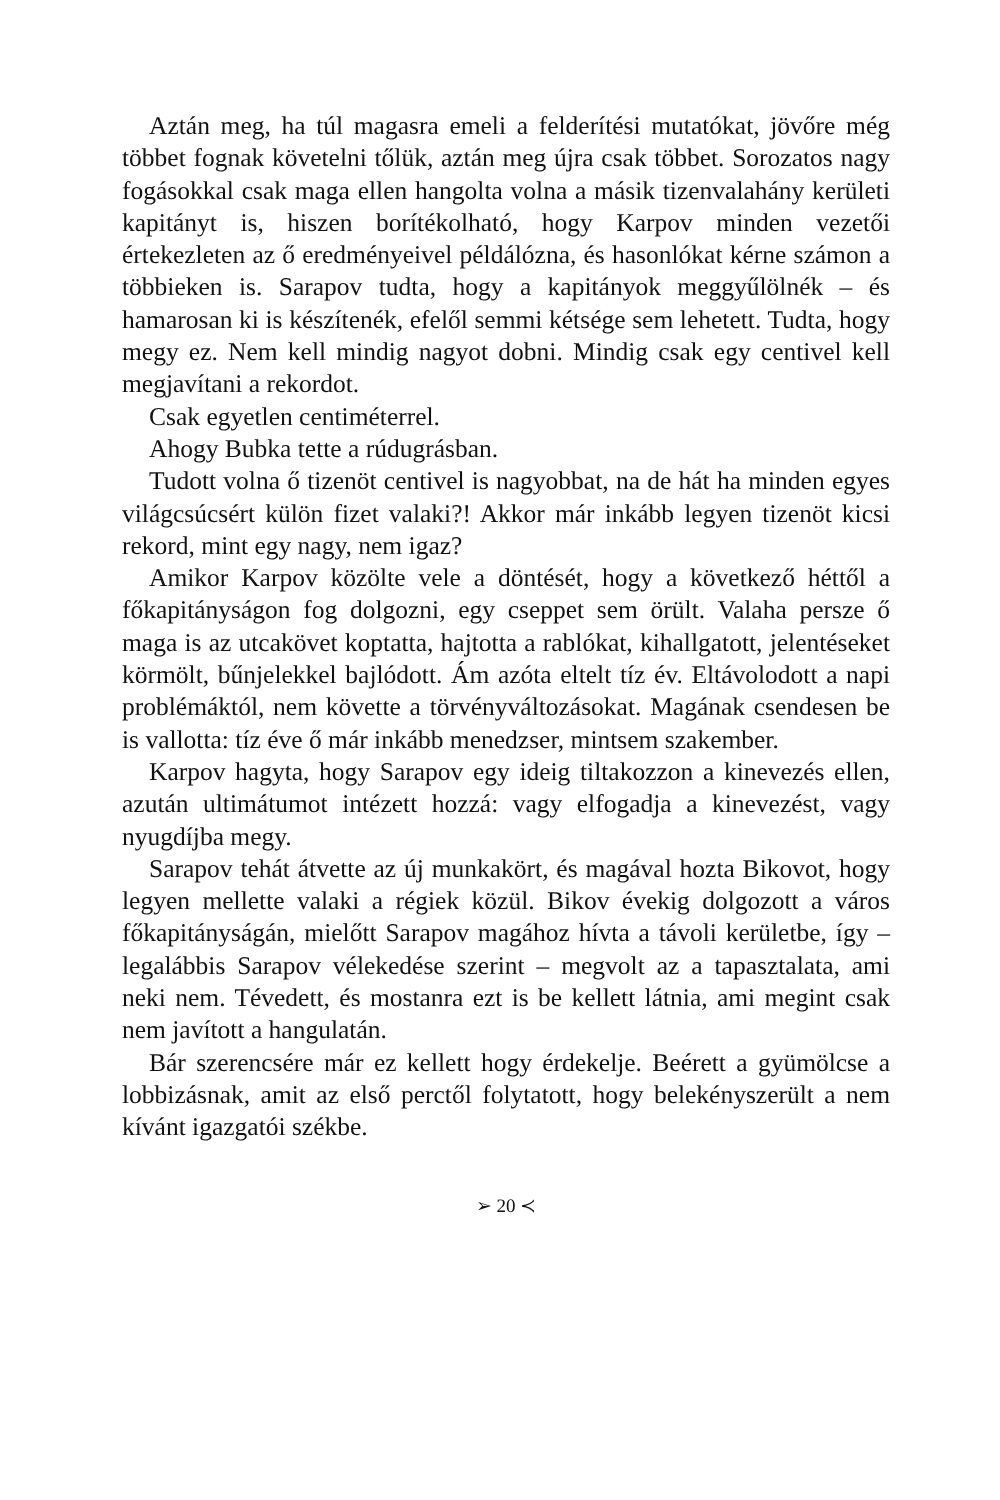Aztán meg, ha túl magasra emeli a felderítési mutatókat, jövőre még többet fognak követelni tőlük, aztán meg újra csak többet. Sorozatos nagy fogásokkal csak maga ellen hangolta volna a másik tizenvalahány kerületi kapitányt is, hiszen borítékolható, hogy Karpov minden vezetői értekezleten az ő eredményeivel példálózna, és hasonlókat kérne számon a többieken is. Sarapov tudta, hogy a kapitányok meggyűlölnék – és hamarosan ki is készítenék, efelől semmi kétsége sem lehetett. Tudta, hogy megy ez. Nem kell mindig nagyot dobni. Mindig csak egy centivel kell megjavítani a rekordot.
Csak egyetlen centiméterrel.
Ahogy Bubka tette a rúdugrásban.
Tudott volna ő tizenöt centivel is nagyobbat, na de hát ha minden egyes világcsúcsért külön fizet valaki?! Akkor már inkább legyen tizenöt kicsi rekord, mint egy nagy, nem igaz?
Amikor Karpov közölte vele a döntését, hogy a következő héttől a főkapitányságon fog dolgozni, egy cseppet sem örült. Valaha persze ő maga is az utcakövet koptatta, hajtotta a rablókat, kihallgatott, jelentéseket körmölt, bűnjelekkel bajlódott. Ám azóta eltelt tíz év. Eltávolodott a napi problémáktól, nem követte a törvényváltozásokat. Magának csendesen be is vallotta: tíz éve ő már inkább menedzser, mintsem szakember.
Karpov hagyta, hogy Sarapov egy ideig tiltakozzon a kinevezés ellen, azután ultimátumot intézett hozzá: vagy elfogadja a kinevezést, vagy nyugdíjba megy.
Sarapov tehát átvette az új munkakört, és magával hozta Bikovot, hogy legyen mellette valaki a régiek közül. Bikov évekig dolgozott a város főkapitányságán, mielőtt Sarapov magához hívta a távoli kerületbe, így – legalábbis Sarapov vélekedése szerint – megvolt az a tapasztalata, ami neki nem. Tévedett, és mostanra ezt is be kellett látnia, ami megint csak nem javított a hangulatán.
Bár szerencsére már ez kellett hogy érdekelje. Beérett a gyümölcse a lobbizásnak, amit az első perctől folytatott, hogy belekényszerült a nem kívánt igazgatói székbe.
➢ 20 ≺